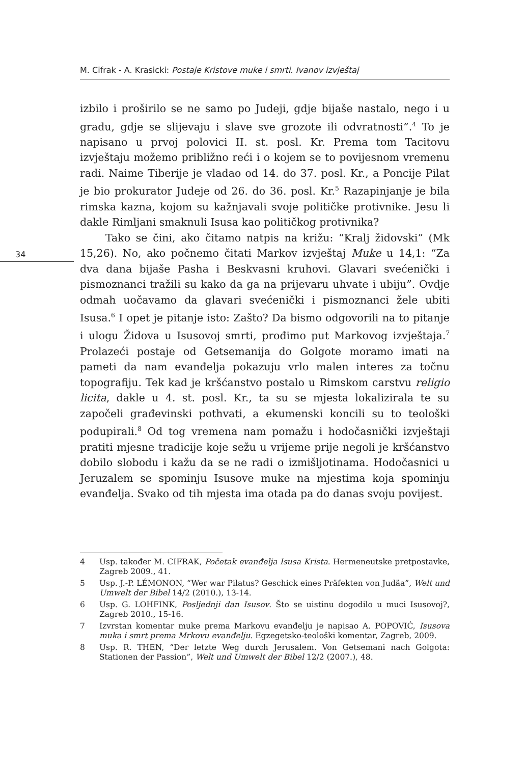M. Cifrak - A. Krasicki: Postaje Kristove muke i smrti. Ivanov izvještaj
34
izbilo i proširilo se ne samo po Judeji, gdje bijaše nastalo, nego i u gradu, gdje se slijevaju i slave sve grozote ili odvratnosti”.<sup>4</sup> To je napisano u prvoj polovici II. st. posl. Kr. Prema tom Tacitovu izvještaju možemo približno reći i o kojem se to povijesnom vremenu radi. Naime Tiberije je vladao od 14. do 37. posl. Kr., a Poncije Pilat je bio prokurator Judeje od 26. do 36. posl. Kr.<sup>5</sup> Razapinjanje je bila rimska kazna, kojom su kažnjavali svoje političke protivnike. Jesu li dakle Rimljani smaknuli Isusa kao političkog protivnika?
Tako se čini, ako čitamo natpis na križu: “Kralj židovski” (Mk 15,26). No, ako počnemo čitati Markov izvještaj Muke u 14,1: “Za dva dana bijaše Pasha i Beskvasni kruhovi. Glavari svećenički i pismoznanci tražili su kako da ga na prijevaru uhvate i ubiju”. Ovdje odmah uočavamo da glavari svećenički i pismoznanci žele ubiti Isusa.<sup>6</sup> I opet je pitanje isto: Zašto? Da bismo odgovorili na to pitanje i ulogu Židova u Isusovoj smrti, prođimo put Markovog izvještaja.<sup>7</sup> Prolazeći postaje od Getsemanija do Golgote moramo imati na pameti da nam evanđelja pokazuju vrlo malen interes za točnu topografiju. Tek kad je kršćanstvo postalo u Rimskom carstvu religio licita, dakle u 4. st. posl. Kr., ta su se mjesta lokalizirala te su započeli građevinski pothvati, a ekumenski koncili su to teološki podupirali.<sup>8</sup> Od tog vremena nam pomažu i hodočasnički izvještaji pratiti mjesne tradicije koje sežu u vrijeme prije negoli je kršćanstvo dobilo slobodu i kažu da se ne radi o izmišljotinama. Hodočasnici u Jeruzalem se spominju Isusove muke na mjestima koja spominju evanđelja. Svako od tih mjesta ima otada pa do danas svoju povijest.
4 Usp. također M. CIFRAK, Početak evanđelja Isusa Krista. Hermeneutske pretpostavke, Zagreb 2009., 41.
5 Usp. J.-P. LÉMONON, “Wer war Pilatus? Geschick eines Präfekten von Judäa”, Welt und Umwelt der Bibel 14/2 (2010.), 13-14.
6 Usp. G. LOHFINK, Posljednji dan Isusov. Što se uistinu dogodilo u muci Isusovoj?, Zagreb 2010., 15-16.
7 Izvrstan komentar muke prema Markovu evanđelju je napisao A. POPOVIĆ, Isusova muka i smrt prema Mrkovu evanđelju. Egzegetsko-teološki komentar, Zagreb, 2009.
8 Usp. R. THEN, “Der letzte Weg durch Jerusalem. Von Getsemani nach Golgota: Stationen der Passion”, Welt und Umwelt der Bibel 12/2 (2007.), 48.